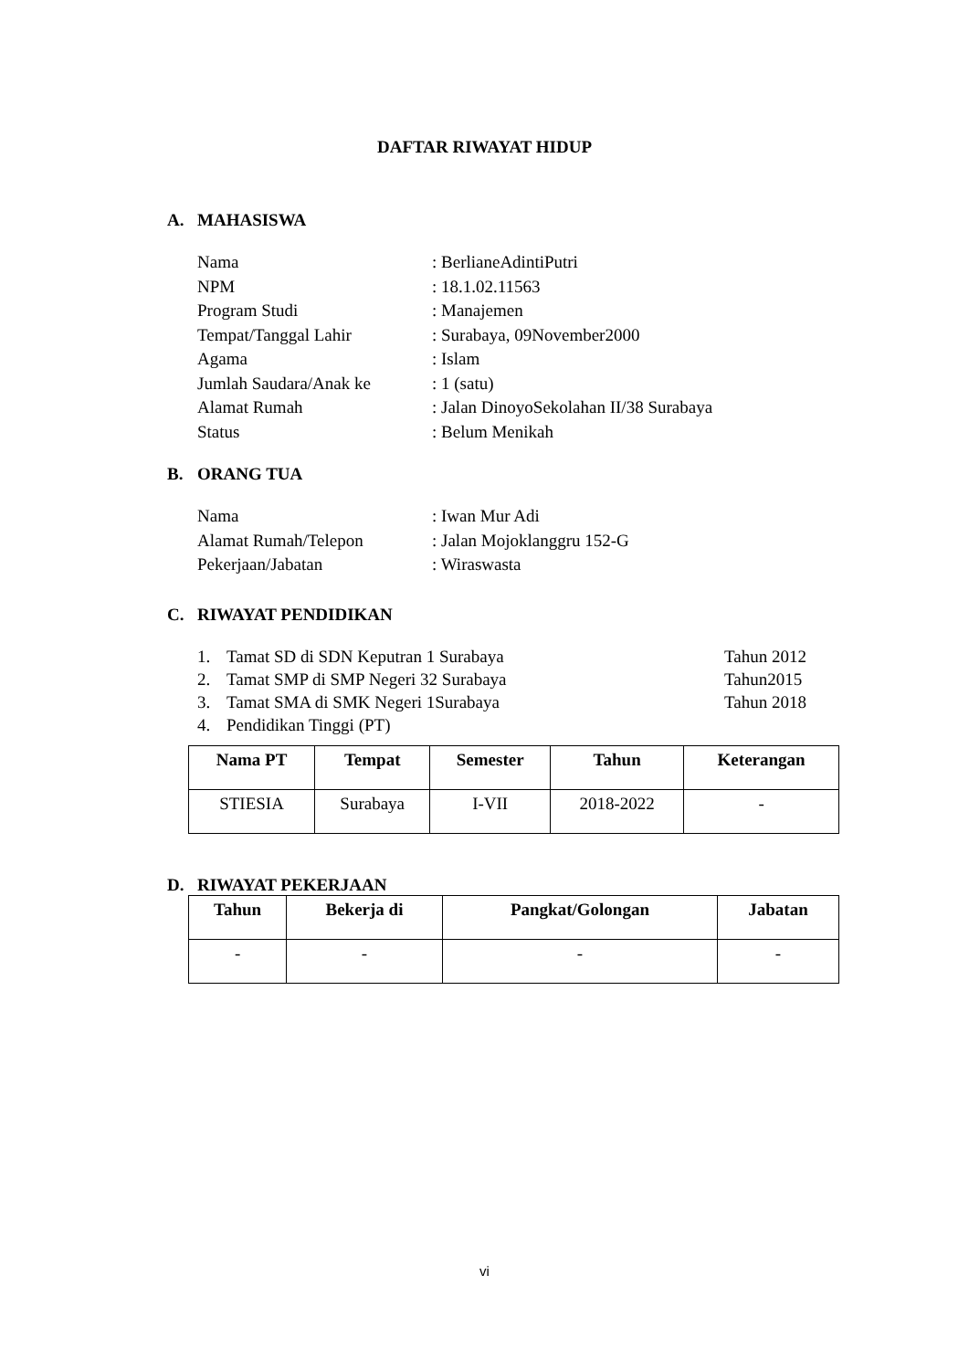DAFTAR RIWAYAT HIDUP
A. MAHASISWA
Nama: BerlianeAdintiPutri
NPM: 18.1.02.11563
Program Studi: Manajemen
Tempat/Tanggal Lahir: Surabaya, 09November2000
Agama: Islam
Jumlah Saudara/Anak ke: 1 (satu)
Alamat Rumah: Jalan DinoyoSekolahan II/38 Surabaya
Status: Belum Menikah
B. ORANG TUA
Nama: Iwan Mur Adi
Alamat Rumah/Telepon: Jalan Mojoklanggru 152-G
Pekerjaan/Jabatan: Wiraswasta
C. RIWAYAT PENDIDIKAN
1. Tamat SD di SDN Keputran 1 Surabaya Tahun 2012
2. Tamat SMP di SMP Negeri 32 Surabaya Tahun2015
3. Tamat SMA di SMK Negeri 1Surabaya Tahun 2018
4. Pendidikan Tinggi (PT)
| Nama PT | Tempat | Semester | Tahun | Keterangan |
| --- | --- | --- | --- | --- |
| STIESIA | Surabaya | I-VII | 2018-2022 | - |
D. RIWAYAT PEKERJAAN
| Tahun | Bekerja di | Pangkat/Golongan | Jabatan |
| --- | --- | --- | --- |
| - | - | - | - |
vi